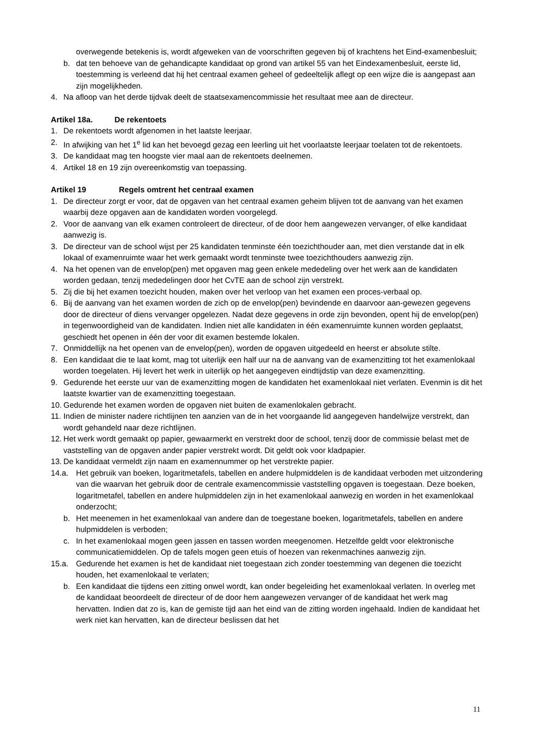overwegende betekenis is, wordt afgeweken van de voorschriften gegeven bij of krachtens het Eind-examenbesluit;
b. dat ten behoeve van de gehandicapte kandidaat op grond van artikel 55 van het Eindexamenbesluit, eerste lid, toestemming is verleend dat hij het centraal examen geheel of gedeeltelijk aflegt op een wijze die is aangepast aan zijn mogelijkheden.
4. Na afloop van het derde tijdvak deelt de staatsexamencommissie het resultaat mee aan de directeur.
Artikel 18a. De rekentoets
1. De rekentoets wordt afgenomen in het laatste leerjaar.
2. In afwijking van het 1<sup>e</sup> lid kan het bevoegd gezag een leerling uit het voorlaatste leerjaar toelaten tot de rekentoets.
3. De kandidaat mag ten hoogste vier maal aan de rekentoets deelnemen.
4. Artikel 18 en 19 zijn overeenkomstig van toepassing.
Artikel 19 Regels omtrent het centraal examen
1. De directeur zorgt er voor, dat de opgaven van het centraal examen geheim blijven tot de aanvang van het examen waarbij deze opgaven aan de kandidaten worden voorgelegd.
2. Voor de aanvang van elk examen controleert de directeur, of de door hem aangewezen vervanger, of elke kandidaat aanwezig is.
3. De directeur van de school wijst per 25 kandidaten tenminste één toezichthouder aan, met dien verstande dat in elk lokaal of examenruimte waar het werk gemaakt wordt tenminste twee toezichthouders aanwezig zijn.
4. Na het openen van de envelop(pen) met opgaven mag geen enkele mededeling over het werk aan de kandidaten worden gedaan, tenzij mededelingen door het CvTE aan de school zijn verstrekt.
5. Zij die bij het examen toezicht houden, maken over het verloop van het examen een proces-verbaal op.
6. Bij de aanvang van het examen worden de zich op de envelop(pen) bevindende en daarvoor aan-gewezen gegevens door de directeur of diens vervanger opgelezen. Nadat deze gegevens in orde zijn bevonden, opent hij de envelop(pen) in tegenwoordigheid van de kandidaten. Indien niet alle kandidaten in één examenruimte kunnen worden geplaatst, geschiedt het openen in één der voor dit examen bestemde lokalen.
7. Onmiddellijk na het openen van de envelop(pen), worden de opgaven uitgedeeld en heerst er absolute stilte.
8. Een kandidaat die te laat komt, mag tot uiterlijk een half uur na de aanvang van de examenzitting tot het examenlokaal worden toegelaten. Hij levert het werk in uiterlijk op het aangegeven eindtijdstip van deze examenzitting.
9. Gedurende het eerste uur van de examenzitting mogen de kandidaten het examenlokaal niet verlaten. Evenmin is dit het laatste kwartier van de examenzitting toegestaan.
10. Gedurende het examen worden de opgaven niet buiten de examenlokalen gebracht.
11. Indien de minister nadere richtlijnen ten aanzien van de in het voorgaande lid aangegeven handelwijze verstrekt, dan wordt gehandeld naar deze richtlijnen.
12. Het werk wordt gemaakt op papier, gewaarmerkt en verstrekt door de school, tenzij door de commissie belast met de vaststelling van de opgaven ander papier verstrekt wordt. Dit geldt ook voor kladpapier.
13. De kandidaat vermeldt zijn naam en examennummer op het verstrekte papier.
14.a. Het gebruik van boeken, logaritmetafels, tabellen en andere hulpmiddelen is de kandidaat verboden met uitzondering van die waarvan het gebruik door de centrale examencommissie vaststelling opgaven is toegestaan. Deze boeken, logaritmetafel, tabellen en andere hulpmiddelen zijn in het examenlokaal aanwezig en worden in het examenlokaal onderzocht;
b. Het meenemen in het examenlokaal van andere dan de toegestane boeken, logaritmetafels, tabellen en andere hulpmiddelen is verboden;
c. In het examenlokaal mogen geen jassen en tassen worden meegenomen. Hetzelfde geldt voor elektronische communicatiemiddelen. Op de tafels mogen geen etuis of hoezen van rekenmachines aanwezig zijn.
15.a. Gedurende het examen is het de kandidaat niet toegestaan zich zonder toestemming van degenen die toezicht houden, het examenlokaal te verlaten;
b. Een kandidaat die tijdens een zitting onwel wordt, kan onder begeleiding het examenlokaal verlaten. In overleg met de kandidaat beoordeelt de directeur of de door hem aangewezen vervanger of de kandidaat het werk mag hervatten. Indien dat zo is, kan de gemiste tijd aan het eind van de zitting worden ingehaald. Indien de kandidaat het werk niet kan hervatten, kan de directeur beslissen dat het
11